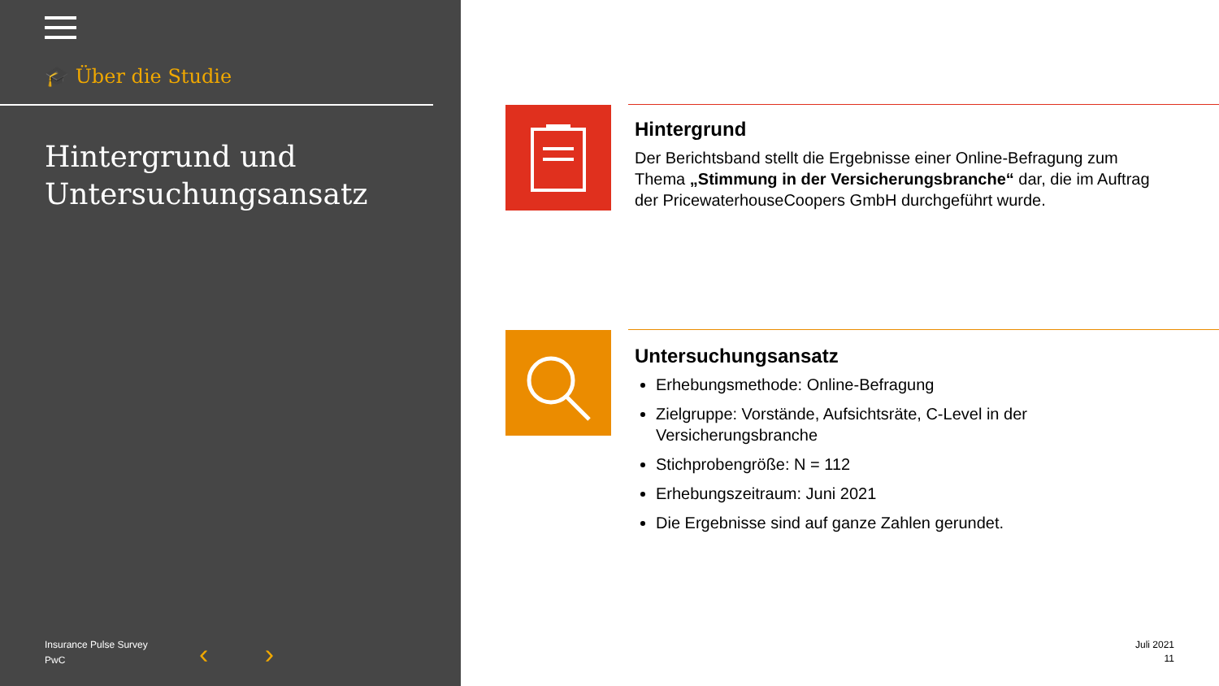🎓 Über die Studie
Hintergrund und
Untersuchungsansatz
Insurance Pulse Survey
PwC
‹ ›
Hintergrund
Der Berichtsband stellt die Ergebnisse einer Online-Befragung zum Thema „Stimmung in der Versicherungsbranche“ dar, die im Auftrag der PricewaterhouseCoopers GmbH durchgeführt wurde.
Untersuchungsansatz
Erhebungsmethode: Online-Befragung
Zielgruppe: Vorstände, Aufsichtsräte, C-Level in der Versicherungsbranche
Stichprobengröße: N = 112
Erhebungszeitraum: Juni 2021
Die Ergebnisse sind auf ganze Zahlen gerundet.
Juli 2021
11